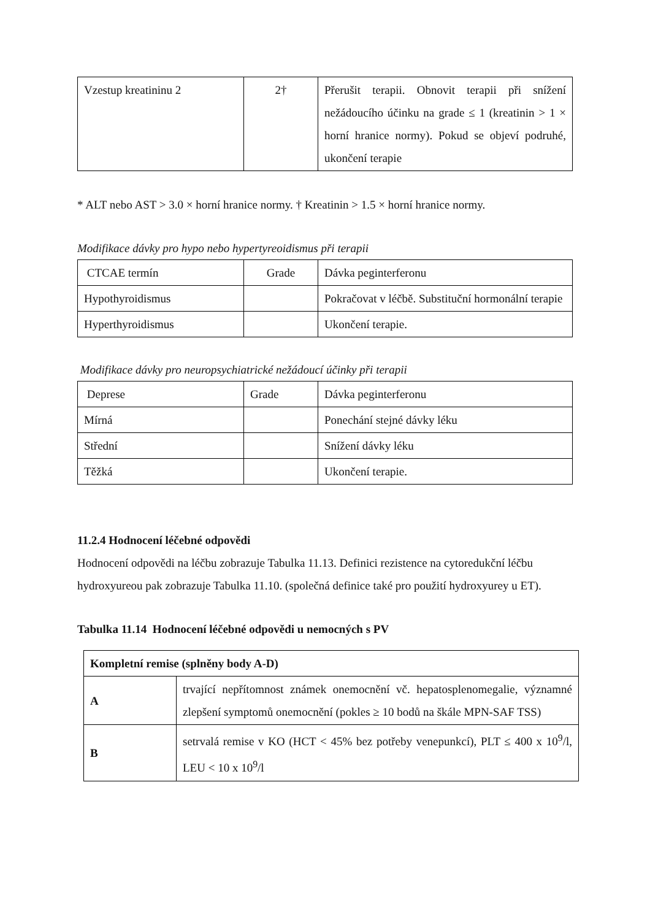| Vzestup kreatininu 2 | 2† | Přerušit terapii. Obnovit terapii při snížení nežádoucího účinku na grade ≤ 1 (kreatinin > 1 × horní hranice normy). Pokud se objeví podruhé, ukončení terapie |
* ALT nebo AST > 3.0 × horní hranice normy. † Kreatinin > 1.5 × horní hranice normy.
Modifikace dávky pro hypo nebo hypertyreoidismus při terapii
| CTCAE termín | Grade | Dávka peginterferonu |
| Hypothyroidismus | | Pokračovat v léčbě. Substituční hormonální terapie |
| Hyperthyroidismus | | Ukončení terapie. |
Modifikace dávky pro neuropsychiatrické nežádoucí účinky při terapii
| Deprese | Grade | Dávka peginterferonu |
| Mírná | | Ponechání stejné dávky léku |
| Střední | | Snížení dávky léku |
| Těžká | | Ukončení terapie. |
11.2.4 Hodnocení léčebné odpovědi
Hodnocení odpovědi na léčbu zobrazuje Tabulka 11.13. Definici rezistence na cytoredukční léčbu hydroxyureou pak zobrazuje Tabulka 11.10. (společná definice také pro použití hydroxyurey u ET).
Tabulka 11.14 Hodnocení léčebné odpovědi u nemocných s PV
| Kompletní remise (splněny body A-D) | |
| A | trvající nepřítomnost známek onemocnění vč. hepatosplenomegalie, významné zlepšení symptomů onemocnění (pokles ≥ 10 bodů na škále MPN-SAF TSS) |
| B | setrvalá remise v KO (HCT < 45% bez potřeby venepunkcí), PLT ≤ 400 x 10<sup>9</sup>/l, LEU < 10 x 10<sup>9</sup>/l |